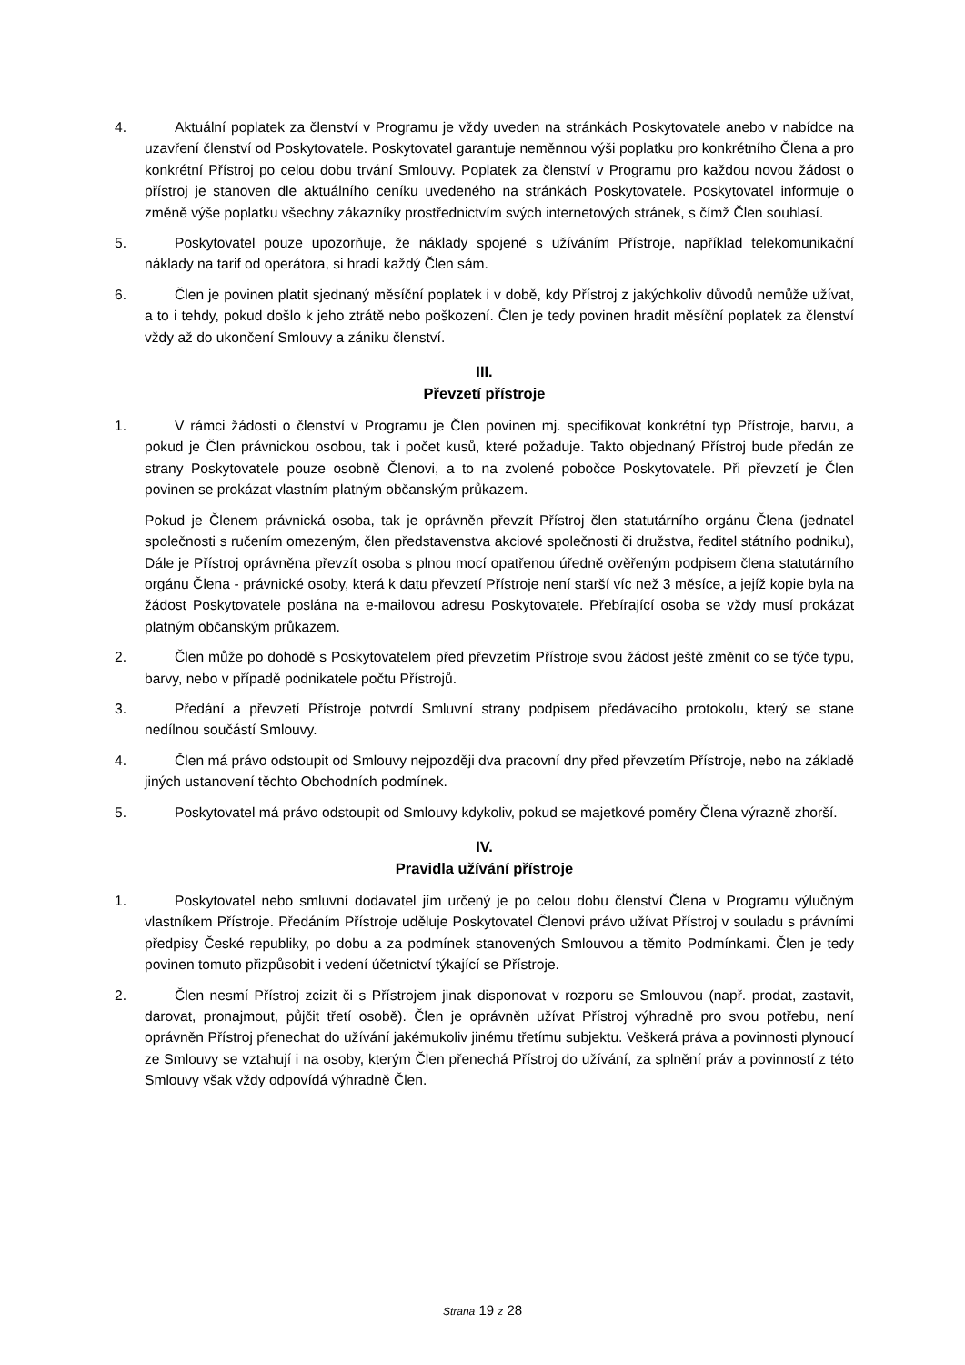4. Aktuální poplatek za členství v Programu je vždy uveden na stránkách Poskytovatele anebo v nabídce na uzavření členství od Poskytovatele. Poskytovatel garantuje neměnnou výši poplatku pro konkrétního Člena a pro konkrétní Přístroj po celou dobu trvání Smlouvy. Poplatek za členství v Programu pro každou novou žádost o přístroj je stanoven dle aktuálního ceníku uvedeného na stránkách Poskytovatele. Poskytovatel informuje o změně výše poplatku všechny zákazníky prostřednictvím svých internetových stránek, s čímž Člen souhlasí.
5. Poskytovatel pouze upozorňuje, že náklady spojené s užíváním Přístroje, například telekomunikační náklady na tarif od operátora, si hradí každý Člen sám.
6. Člen je povinen platit sjednaný měsíční poplatek i v době, kdy Přístroj z jakýchkoliv důvodů nemůže užívat, a to i tehdy, pokud došlo k jeho ztrátě nebo poškození. Člen je tedy povinen hradit měsíční poplatek za členství vždy až do ukončení Smlouvy a zániku členství.
III.
Převzetí přístroje
1. V rámci žádosti o členství v Programu je Člen povinen mj. specifikovat konkrétní typ Přístroje, barvu, a pokud je Člen právnickou osobou, tak i počet kusů, které požaduje. Takto objednaný Přístroj bude předán ze strany Poskytovatele pouze osobně Členovi, a to na zvolené pobočce Poskytovatele. Při převzetí je Člen povinen se prokázat vlastním platným občanským průkazem.
Pokud je Členem právnická osoba, tak je oprávněn převzít Přístroj člen statutárního orgánu Člena (jednatel společnosti s ručením omezeným, člen představenstva akciové společnosti či družstva, ředitel státního podniku), Dále je Přístroj oprávněna převzít osoba s plnou mocí opatřenou úředně ověřeným podpisem člena statutárního orgánu Člena - právnické osoby, která k datu převzetí Přístroje není starší víc než 3 měsíce, a jejíž kopie byla na žádost Poskytovatele poslána na e-mailovou adresu Poskytovatele. Přebírající osoba se vždy musí prokázat platným občanským průkazem.
2. Člen může po dohodě s Poskytovatelem před převzetím Přístroje svou žádost ještě změnit co se týče typu, barvy, nebo v případě podnikatele počtu Přístrojů.
3. Předání a převzetí Přístroje potvrdí Smluvní strany podpisem předávacího protokolu, který se stane nedílnou součástí Smlouvy.
4. Člen má právo odstoupit od Smlouvy nejpozději dva pracovní dny před převzetím Přístroje, nebo na základě jiných ustanovení těchto Obchodních podmínek.
5. Poskytovatel má právo odstoupit od Smlouvy kdykoliv, pokud se majetkové poměry Člena výrazně zhorší.
IV.
Pravidla užívání přístroje
1. Poskytovatel nebo smluvní dodavatel jím určený je po celou dobu členství Člena v Programu výlučným vlastníkem Přístroje. Předáním Přístroje uděluje Poskytovatel Členovi právo užívat Přístroj v souladu s právními předpisy České republiky, po dobu a za podmínek stanovených Smlouvou a těmito Podmínkami. Člen je tedy povinen tomuto přizpůsobit i vedení účetnictví týkající se Přístroje.
2. Člen nesmí Přístroj zcizit či s Přístrojem jinak disponovat v rozporu se Smlouvou (např. prodat, zastavit, darovat, pronajmout, půjčit třetí osobě). Člen je oprávněn užívat Přístroj výhradně pro svou potřebu, není oprávněn Přístroj přenechat do užívání jakémukoliv jinému třetímu subjektu. Veškerá práva a povinnosti plynoucí ze Smlouvy se vztahují i na osoby, kterým Člen přenechá Přístroj do užívání, za splnění práv a povinností z této Smlouvy však vždy odpovídá výhradně Člen.
Strana 19 z 28